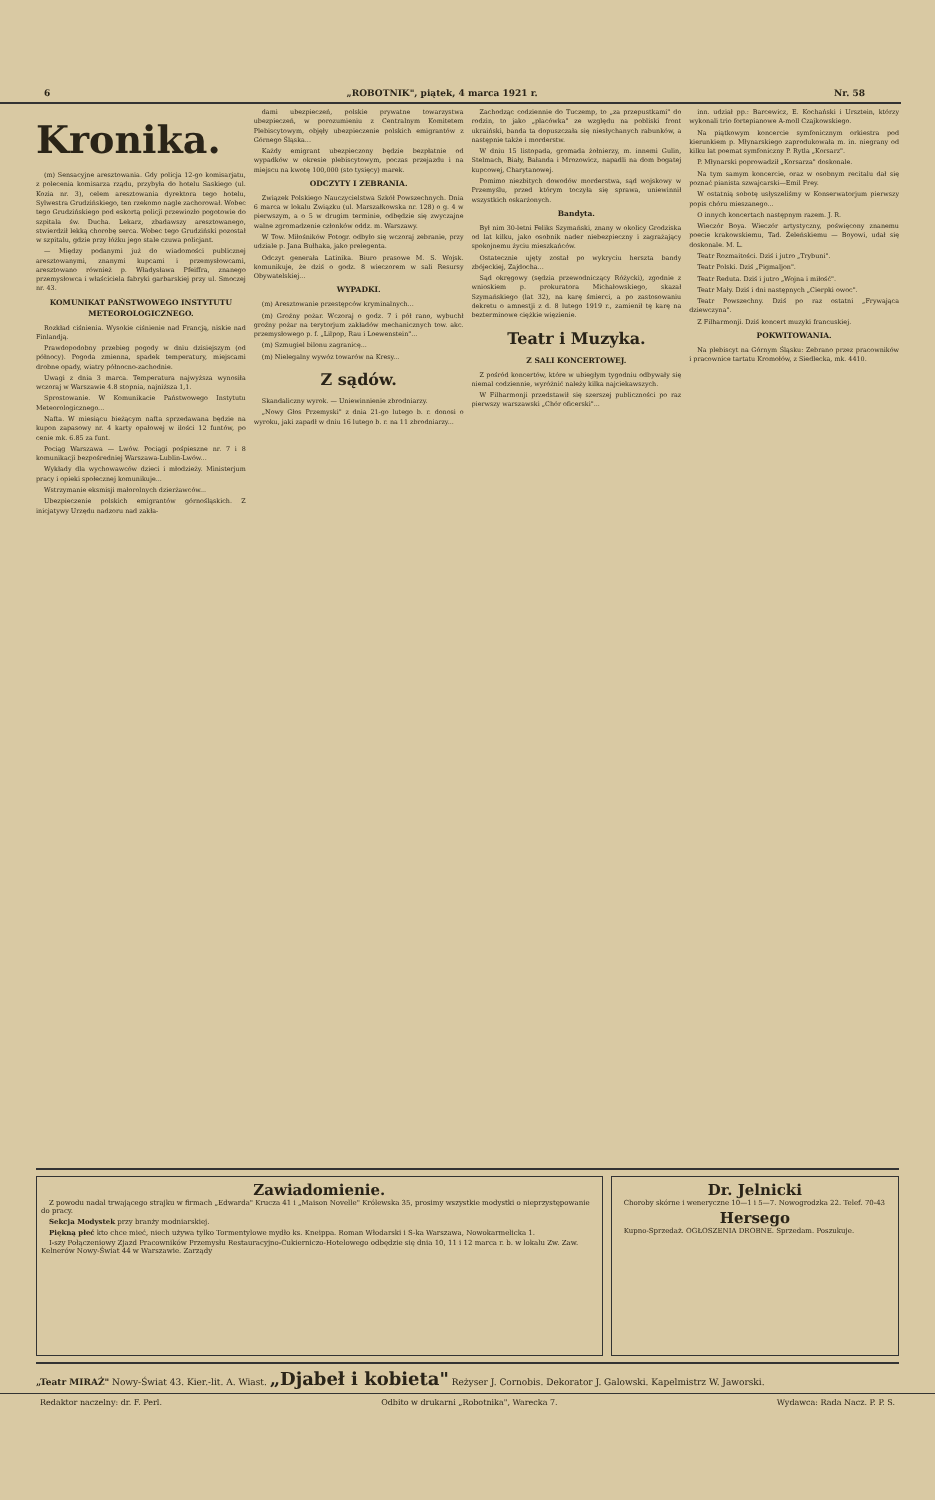6 „ROBOTNIK", piątek, 4 marca 1921 r. Nr. 58
Kronika.
(m) Sensacyjne aresztowania. Gdy policja 12-go komisarjatu, z polecenia komisarza rządu, przybyła do hotelu Saskiego (ul. Kozia nr. 3), celem aresztowania dyrektora tego hotelu, Sylwestra Grudzińskiego, ten rzekomo nagle zachorował. Wobec tego Grudzińskiego pod eskortą policji przewiozło pogotowie do szpitala św. Ducha. Lekarz, zbadawszy aresztowanego, stwierdził lekką chorobę serca. Wobec tego Grudziński pozostał w szpitalu, gdzie przy łóżku jego stale czuwa policjant.
— Między podanymi już do wiadomości publicznej aresztowanymi, znanymi kupcami i przemysłowcami, aresztowano również p. Władysława Pfeiffra, znanego przemysłowca i właściciela fabryki garbarskiej przy ul. Smoczej nr. 43.
KOMUNIKAT PAŃSTWOWEGO INSTYTUTU METEOROLOGICZNEGO.
Rozkład ciśnienia. Wysokie ciśnienie nad Francją, niskie nad Finlandją.
Prawdopodobny przebieg pogody w dniu dzisiejszym (od północy). Pogoda zmienna, spadek temperatury, miejscami drobne opady, wiatry północno-zachodnie.
Uwagi z dnia 3 marca. Temperatura najwyższa wynosiła wczoraj w Warszawie 4.8 stopnia, najniższa 1,1.
Sprostowanie. W Komunikacie Państwowego Instytutu Meteorologicznego...
Nafta. W miesiącu bieżącym nafta sprzedawana będzie na kupon zapasowy nr. 4 karty opałowej w ilości 12 funtów, po cenie mk. 6.85 za funt.
Pociąg Warszawa — Lwów. Pociągi pośpieszne nr. 7 i 8 komunikacji bezpośredniej Warszawa-Lublin-Lwów...
Wykłady dla wychowawców dzieci i młodzieży. Ministerjum pracy i opieki społecznej komunikuje...
Wstrzymanie eksmisji małorolnych dzierżawców...
Ubezpieczenie polskich emigrantów górnośląskich. Z inicjatywy Urzędu nadzoru nad zakła-
dami ubezpieczeń, polskie prywatne towarzystwa ubezpieczeń, w porozumieniu z Centralnym Komitetem Plebiscytowym, objęły ubezpieczenie polskich emigrantów z Górnego Śląska...
Każdy emigrant ubezpieczony będzie bezpłatnie od wypadków w okresie plebiscytowym, poczas przejazdu i na miejscu na kwotę 100,000 (sto tysięcy) marek.
ODCZYTY I ZEBRANIA.
Związek Polskiego Nauczycielstwa Szkół Powszechnych. Dnia 6 marca w lokalu Związku (ul. Marszałkowska nr. 128) o g. 4 w pierwszym, a o 5 w drugim terminie, odbędzie się zwyczajne walne zgromadzenie członków oddz. m. Warszawy.
W Tow. Miłośników Fotogr. odbyło się wczoraj zebranie, przy udziale p. Jana Bułhaka, jako prelegenta.
Odczyt generała Latinika. Biuro prasowe M. S. Wojsk. komunikuje, że dziś o godz. 8 wieczorem w sali Resursy Obywatelskiej...
WYPADKI.
(m) Aresztowanie przestępców kryminalnych...
(m) Groźny pożar. Wczoraj o godz. 7 i pół rano, wybuchł groźny pożar na terytorjum zakładów mechanicznych tow. akc. przemysłowego p. f. „Lilpop, Rau i Loewenstein"...
(m) Szmugiel bilonu zagranicę...
(m) Nielegalny wywóz towarów na Kresy...
Z sądów.
Skandaliczny wyrok. — Uniewinnienie zbrodniarzy.
„Nowy Głos Przemyski" z dnia 21-go lutego b. r. donosi o wyroku, jaki zapadł w dniu 16 lutego b. r. na 11 zbrodniarzy...
Zachodząc codziennie do Tuczemp, to „za przepustkami" do rodzin, to jako „placówka" ze względu na pobliski front ukraiński, banda ta dopuszczała się niesłychanych rabunków, a następnie także i morderstw.
W dniu 15 listopada, gromada żołnierzy, m. innemi Gulin, Stelmach, Biały, Bałanda i Mrozowicz, napadli na dom bogatej kupcowej, Charytanowej.
Pomimo niezbitych dowodów morderstwa, sąd wojskowy w Przemyślu, przed którym toczyła się sprawa, uniewinnił wszystkich oskarżonych.
Bandyta.
Był nim 30-letni Feliks Szymański, znany w okolicy Grodziska od lat kilku, jako osobnik nader niebezpieczny i zagrażający spokojnemu życiu mieszkańców.
Ostatecznie ujęty został po wykryciu herszta bandy zbójeckiej, Zajdocha...
Sąd okręgowy (sędzia przewodniczący Różycki), zgodnie z wnioskiem p. prokuratora Michałowskiego, skazał Szymańskiego (lat 32), na karę śmierci, a po zastosowaniu dekretu o amnestji z d. 8 lutego 1919 r., zamienił tę karę na bezterminowe ciężkie więzienie.
Teatr i Muzyka.
Z SALI KONCERTOWEJ.
Z pośród koncertów, które w ubiegłym tygodniu odbywały się niemal codziennie, wyróżnić należy kilka najciekawszych.
W Filharmonji przedstawił się szerszej publiczności po raz pierwszy warszawski „Chór oficerski"...
inn. udział pp.: Barcewicz, E. Kochański i Ursztein, którzy wykonali trio fortepianowe A-moll Czajkowskiego.
Na piątkowym koncercie symfonicznym orkiestra pod kierunkiem p. Młynarskiego zaprodukowała m. in. niegrany od kilku lat poemat symfoniczny P. Rytla „Korsarz".
P. Młynarski poprowadził „Korsarza" doskonale.
Na tym samym koncercie, oraz w osobnym recitalu dał się poznać pianista szwajcarski—Emil Frey.
W ostatnią sobotę usłyszeliśmy w Konserwatorjum pierwszy popis chóru mieszanego...
O innych koncertach następnym razem. J. R.
Wieczór Boya. Wieczór artystyczny, poświęcony znanemu poecie krakowskiemu, Tad. Żeleńskiemu — Boyowi, udał się doskonale. M. L.
Teatr Rozmaitości. Dziś i jutro „Trybuni".
Teatr Polski. Dziś „Pigmaljon".
Teatr Reduta. Dziś i jutro „Wojna i miłość".
Teatr Mały. Dziś i dni następnych „Cierpki owoc".
Teatr Powszechny. Dziś po raz ostatni „Frywająca dziewczyna".
Z Filharmonji. Dziś koncert muzyki francuskiej.
POKWITOWANIA.
Na plebiscyt na Górnym Śląsku: Zebrano przez pracowników i pracownice tartatu Kromołów, z Siedlecka, mk. 4410.
Zawiadomienie.
Z powodu nadal trwającego strajku w firmach „Edwarda" Krucza 41 i „Maison Novelle" Królewska 35, prosimy wszystkie modystki o nieprzystępowanie do pracy.
Sekcja Modystek przy branży modniarskiej.
Piękną płeć kto chce mieć, niech używa tylko Tormentylowe mydło ks. Kneippa. Roman Włodarski i S-ka Warszawa, Nowokarmelicka 1.
I-szy Połączeniowy Zjazd Pracowników Przemysłu Restauracyjno-Cukierniczo-Hotelowego odbędzie się dnia 10, 11 i 12 marca r. b. w lokalu Zw. Zaw. Kelnerów Nowy-Świat 44 w Warszawie. Zarządy
Dr. Jelnicki
Choroby skórne i weneryczne 10—1 i 5—7. Nowogrodzka 22. Telef. 70-43
Hersego
Kupno-Sprzedaż. OGŁOSZENIA DROBNE. Sprzedam. Poszukuje.
„Teatr MIRAŻ" Nowy-Świat 43. Kier.-lit. A. Wiast. „Djabeł i kobieta" Reżyser J. Cornobis. Dekorator J. Galowski. Kapelmistrz W. Jaworski.
Redaktor naczelny: dr. F. Perl. Odbito w drukarni „Robotnika", Warecka 7. Wydawca: Rada Nacz. P. P. S.